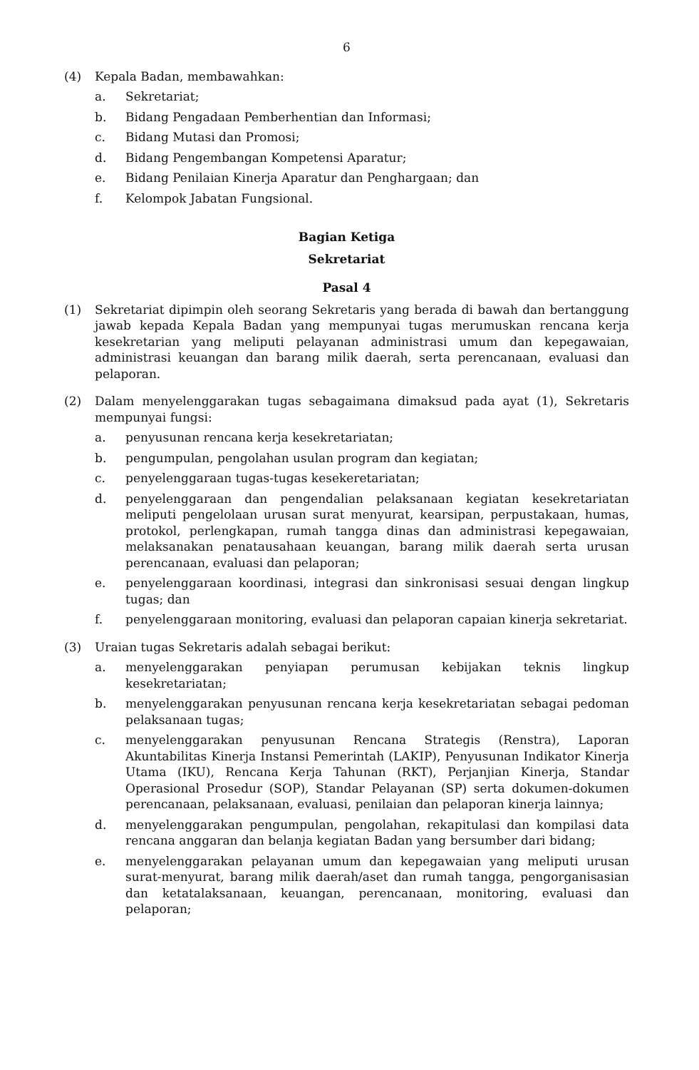6
(4) Kepala Badan, membawahkan:
a. Sekretariat;
b. Bidang Pengadaan Pemberhentian dan Informasi;
c. Bidang Mutasi dan Promosi;
d. Bidang Pengembangan Kompetensi Aparatur;
e. Bidang Penilaian Kinerja Aparatur dan Penghargaan; dan
f. Kelompok Jabatan Fungsional.
Bagian Ketiga
Sekretariat
Pasal 4
(1) Sekretariat dipimpin oleh seorang Sekretaris yang berada di bawah dan bertanggung jawab kepada Kepala Badan yang mempunyai tugas merumuskan rencana kerja kesekretarian yang meliputi pelayanan administrasi umum dan kepegawaian, administrasi keuangan dan barang milik daerah, serta perencanaan, evaluasi dan pelaporan.
(2) Dalam menyelenggarakan tugas sebagaimana dimaksud pada ayat (1), Sekretaris mempunyai fungsi:
a. penyusunan rencana kerja kesekretariatan;
b. pengumpulan, pengolahan usulan program dan kegiatan;
c. penyelenggaraan tugas-tugas kesekeretariatan;
d. penyelenggaraan dan pengendalian pelaksanaan kegiatan kesekretariatan meliputi pengelolaan urusan surat menyurat, kearsipan, perpustakaan, humas, protokol, perlengkapan, rumah tangga dinas dan administrasi kepegawaian, melaksanakan penatausahaan keuangan, barang milik daerah serta urusan perencanaan, evaluasi dan pelaporan;
e. penyelenggaraan koordinasi, integrasi dan sinkronisasi sesuai dengan lingkup tugas; dan
f. penyelenggaraan monitoring, evaluasi dan pelaporan capaian kinerja sekretariat.
(3) Uraian tugas Sekretaris adalah sebagai berikut:
a. menyelenggarakan penyiapan perumusan kebijakan teknis lingkup kesekretariatan;
b. menyelenggarakan penyusunan rencana kerja kesekretariatan sebagai pedoman pelaksanaan tugas;
c. menyelenggarakan penyusunan Rencana Strategis (Renstra), Laporan Akuntabilitas Kinerja Instansi Pemerintah (LAKIP), Penyusunan Indikator Kinerja Utama (IKU), Rencana Kerja Tahunan (RKT), Perjanjian Kinerja, Standar Operasional Prosedur (SOP), Standar Pelayanan (SP) serta dokumen-dokumen perencanaan, pelaksanaan, evaluasi, penilaian dan pelaporan kinerja lainnya;
d. menyelenggarakan pengumpulan, pengolahan, rekapitulasi dan kompilasi data rencana anggaran dan belanja kegiatan Badan yang bersumber dari bidang;
e. menyelenggarakan pelayanan umum dan kepegawaian yang meliputi urusan surat-menyurat, barang milik daerah/aset dan rumah tangga, pengorganisasian dan ketatalaksanaan, keuangan, perencanaan, monitoring, evaluasi dan pelaporan;